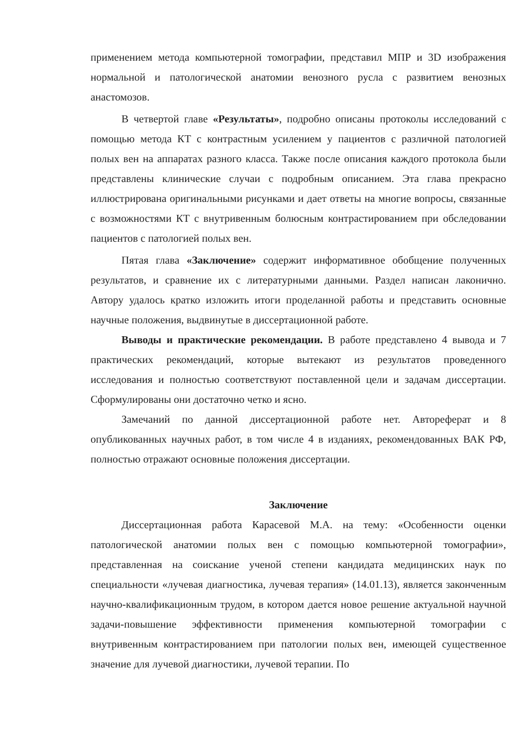применением метода компьютерной томографии, представил МПР и 3D изображения нормальной и патологической анатомии венозного русла с развитием венозных анастомозов.
В четвертой главе «Результаты», подробно описаны протоколы исследований с помощью метода КТ с контрастным усилением у пациентов с различной патологией полых вен на аппаратах разного класса. Также после описания каждого протокола были представлены клинические случаи с подробным описанием. Эта глава прекрасно иллюстрирована оригинальными рисунками и дает ответы на многие вопросы, связанные с возможностями КТ с внутривенным болюсным контрастированием при обследовании пациентов с патологией полых вен.
Пятая глава «Заключение» содержит информативное обобщение полученных результатов, и сравнение их с литературными данными. Раздел написан лаконично. Автору удалось кратко изложить итоги проделанной работы и представить основные научные положения, выдвинутые в диссертационной работе.
Выводы и практические рекомендации. В работе представлено 4 вывода и 7 практических рекомендаций, которые вытекают из результатов проведенного исследования и полностью соответствуют поставленной цели и задачам диссертации. Сформулированы они достаточно четко и ясно.
Замечаний по данной диссертационной работе нет. Автореферат и 8 опубликованных научных работ, в том числе 4 в изданиях, рекомендованных ВАК РФ, полностью отражают основные положения диссертации.
Заключение
Диссертационная работа Карасевой М.А. на тему: «Особенности оценки патологической анатомии полых вен с помощью компьютерной томографии», представленная на соискание ученой степени кандидата медицинских наук по специальности «лучевая диагностика, лучевая терапия» (14.01.13), является законченным научно-квалификационным трудом, в котором дается новое решение актуальной научной задачи-повышение эффективности применения компьютерной томографии с внутривенным контрастированием при патологии полых вен, имеющей существенное значение для лучевой диагностики, лучевой терапии. По